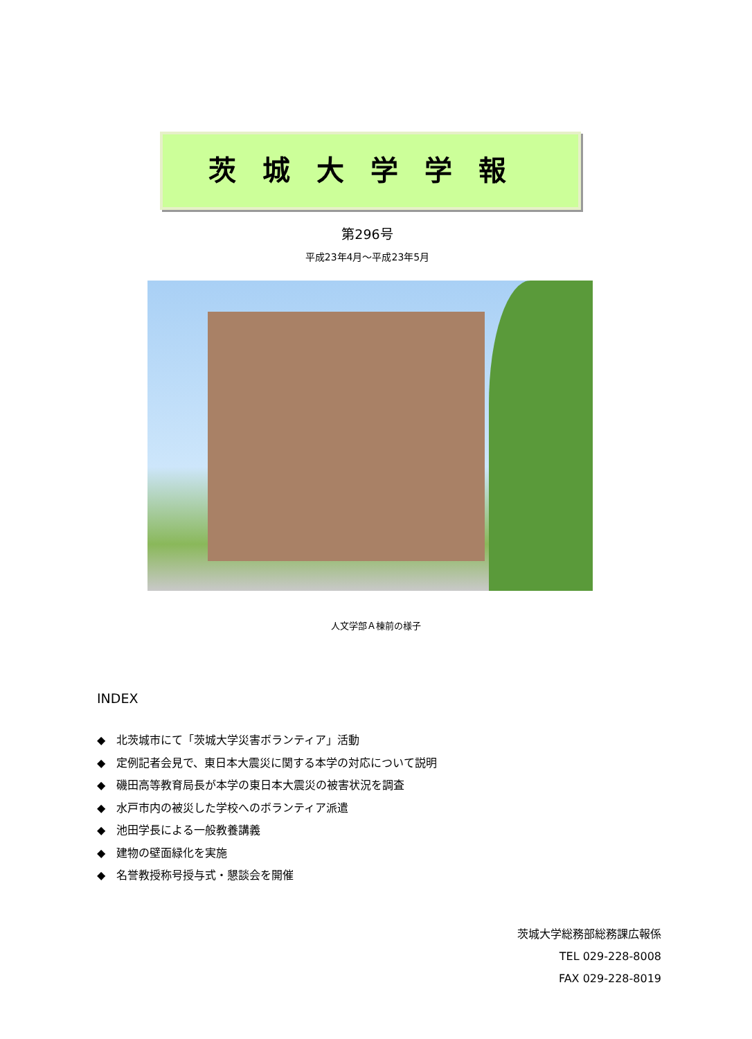茨城大学学報
第296号
平成23年4月～平成23年5月
人文学部Ａ棟前の様子
INDEX
◆　北茨城市にて「茨城大学災害ボランティア」活動
◆　定例記者会見で、東日本大震災に関する本学の対応について説明
◆　磯田高等教育局長が本学の東日本大震災の被害状況を調査
◆　水戸市内の被災した学校へのボランティア派遣
◆　池田学長による一般教養講義
◆　建物の壁面緑化を実施
◆　名誉教授称号授与式・懇談会を開催
茨城大学総務部総務課広報係
TEL 029-228-8008
FAX 029-228-8019